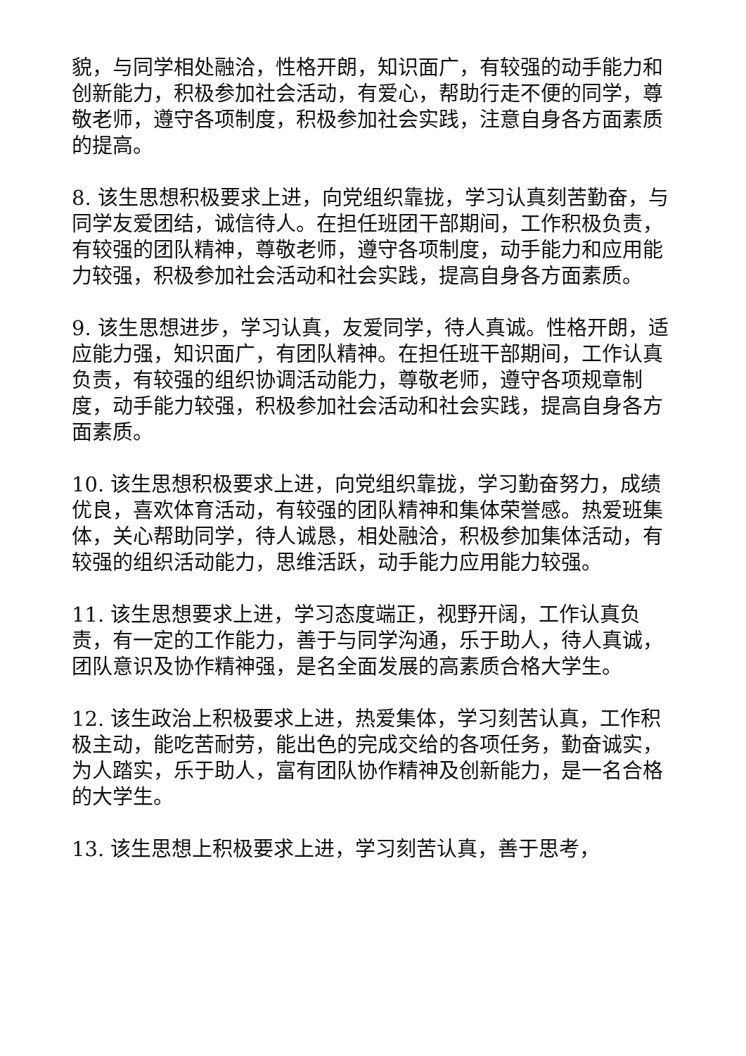貌，与同学相处融洽，性格开朗，知识面广，有较强的动手能力和创新能力，积极参加社会活动，有爱心，帮助行走不便的同学，尊敬老师，遵守各项制度，积极参加社会实践，注意自身各方面素质的提高。
8. 该生思想积极要求上进，向党组织靠拢，学习认真刻苦勤奋，与同学友爱团结，诚信待人。在担任班团干部期间，工作积极负责，有较强的团队精神，尊敬老师，遵守各项制度，动手能力和应用能力较强，积极参加社会活动和社会实践，提高自身各方面素质。
9. 该生思想进步，学习认真，友爱同学，待人真诚。性格开朗，适应能力强，知识面广，有团队精神。在担任班干部期间，工作认真负责，有较强的组织协调活动能力，尊敬老师，遵守各项规章制度，动手能力较强，积极参加社会活动和社会实践，提高自身各方面素质。
10. 该生思想积极要求上进，向党组织靠拢，学习勤奋努力，成绩优良，喜欢体育活动，有较强的团队精神和集体荣誉感。热爱班集体，关心帮助同学，待人诚恳，相处融洽，积极参加集体活动，有较强的组织活动能力，思维活跃，动手能力应用能力较强。
11. 该生思想要求上进，学习态度端正，视野开阔，工作认真负责，有一定的工作能力，善于与同学沟通，乐于助人，待人真诚，团队意识及协作精神强，是名全面发展的高素质合格大学生。
12. 该生政治上积极要求上进，热爱集体，学习刻苦认真，工作积极主动，能吃苦耐劳，能出色的完成交给的各项任务，勤奋诚实，为人踏实，乐于助人，富有团队协作精神及创新能力，是一名合格的大学生。
13. 该生思想上积极要求上进，学习刻苦认真，善于思考，